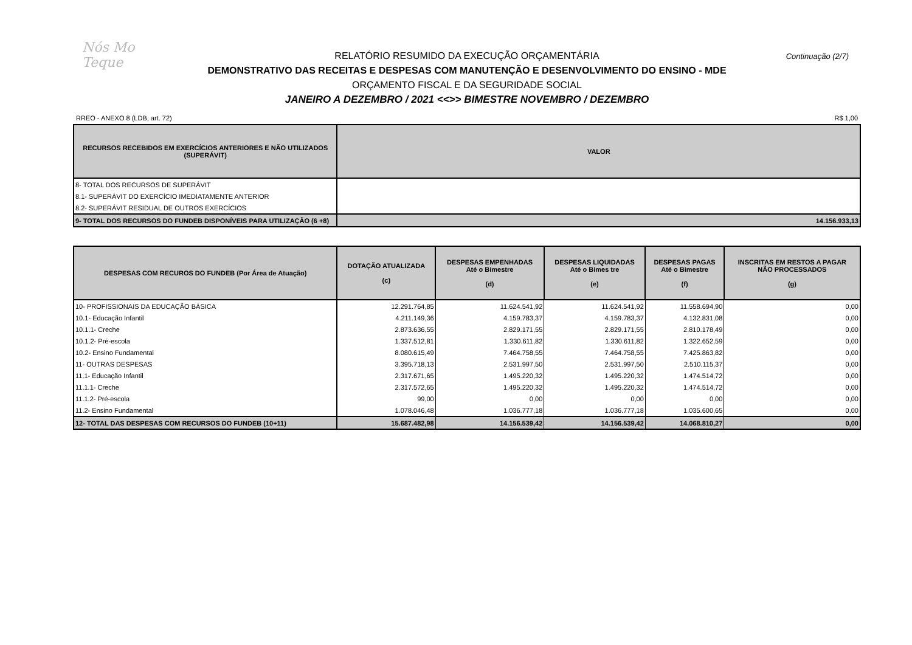Nós Mo Teque
Continuação (2/7)
RELATÓRIO RESUMIDO DA EXECUÇÃO ORÇAMENTÁRIA
DEMONSTRATIVO DAS RECEITAS E DESPESAS COM MANUTENÇÃO E DESENVOLVIMENTO DO ENSINO - MDE
ORÇAMENTO FISCAL E DA SEGURIDADE SOCIAL
JANEIRO A DEZEMBRO / 2021 <<>> BIMESTRE NOVEMBRO / DEZEMBRO
RREO - ANEXO 8 (LDB, art. 72) R$ 1,00
| RECURSOS RECEBIDOS EM EXERCÍCIOS ANTERIORES E NÃO UTILIZADOS (SUPERÁVIT) | VALOR |
| --- | --- |
| 8- TOTAL DOS RECURSOS DE SUPERÁVIT | |
| 8.1- SUPERÁVIT DO EXERCÍCIO IMEDIATAMENTE ANTERIOR | |
| 8.2- SUPERÁVIT RESIDUAL DE OUTROS EXERCÍCIOS | |
| 9- TOTAL DOS RECURSOS DO FUNDEB DISPONÍVEIS PARA UTILIZAÇÃO (6 +8) | 14.156.933,13 |
| DESPESAS COM RECUROS DO FUNDEB (Por Área de Atuação) | DOTAÇÃO ATUALIZADA (c) | DESPESAS EMPENHADAS Até o Bimestre (d) | DESPESAS LIQUIDADAS Até o Bimes tre (e) | DESPESAS PAGAS Até o Bimestre (f) | INSCRITAS EM RESTOS A PAGAR NÃO PROCESSADOS (g) |
| --- | --- | --- | --- | --- | --- |
| 10- PROFISSIONAIS DA EDUCAÇÃO BÁSICA | 12.291.764,85 | 11.624.541,92 | 11.624.541,92 | 11.558.694,90 | 0,00 |
| 10.1- Educação Infantil | 4.211.149,36 | 4.159.783,37 | 4.159.783,37 | 4.132.831,08 | 0,00 |
| 10.1.1- Creche | 2.873.636,55 | 2.829.171,55 | 2.829.171,55 | 2.810.178,49 | 0,00 |
| 10.1.2- Pré-escola | 1.337.512,81 | 1.330.611,82 | 1.330.611,82 | 1.322.652,59 | 0,00 |
| 10.2- Ensino Fundamental | 8.080.615,49 | 7.464.758,55 | 7.464.758,55 | 7.425.863,82 | 0,00 |
| 11- OUTRAS DESPESAS | 3.395.718,13 | 2.531.997,50 | 2.531.997,50 | 2.510.115,37 | 0,00 |
| 11.1- Educação Infantil | 2.317.671,65 | 1.495.220,32 | 1.495.220,32 | 1.474.514,72 | 0,00 |
| 11.1.1- Creche | 2.317.572,65 | 1.495.220,32 | 1.495.220,32 | 1.474.514,72 | 0,00 |
| 11.1.2- Pré-escola | 99,00 | 0,00 | 0,00 | 0,00 | 0,00 |
| 11.2- Ensino Fundamental | 1.078.046,48 | 1.036.777,18 | 1.036.777,18 | 1.035.600,65 | 0,00 |
| 12- TOTAL DAS DESPESAS COM RECURSOS DO FUNDEB (10+11) | 15.687.482,98 | 14.156.539,42 | 14.156.539,42 | 14.068.810,27 | 0,00 |